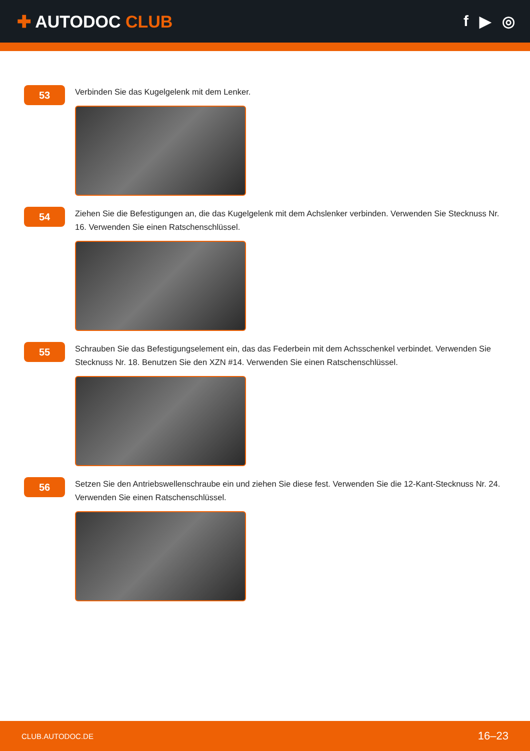✚ AUTODOC CLUB f ▶ ◎
53
Verbinden Sie das Kugelgelenk mit dem Lenker.
54
Ziehen Sie die Befestigungen an, die das Kugelgelenk mit dem Achslenker verbinden. Verwenden Sie Stecknuss Nr. 16. Verwenden Sie einen Ratschenschlüssel.
55
Schrauben Sie das Befestigungselement ein, das das Federbein mit dem Achsschenkel verbindet. Verwenden Sie Stecknuss Nr. 18. Benutzen Sie den XZN #14. Verwenden Sie einen Ratschenschlüssel.
56
Setzen Sie den Antriebswellenschraube ein und ziehen Sie diese fest. Verwenden Sie die 12-Kant-Stecknuss Nr. 24. Verwenden Sie einen Ratschenschlüssel.
CLUB.AUTODOC.DE 16–23